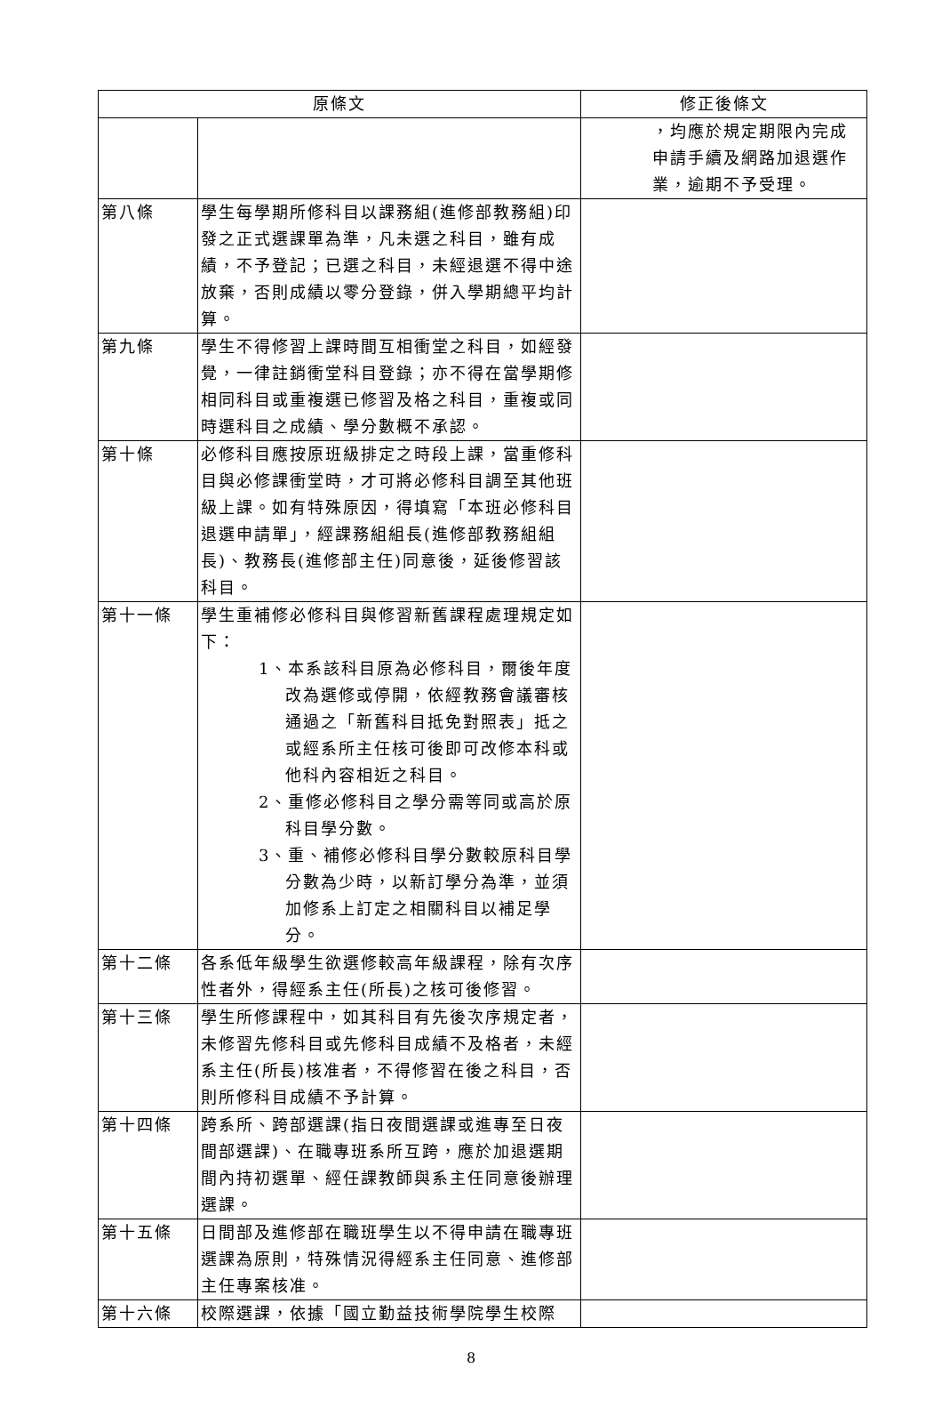| 原條文 | | 修正後條文 |
| --- | --- | --- |
| | | ，均應於規定期限內完成申請手續及網路加退選作業，逾期不予受理。 |
| 第八條 | 學生每學期所修科目以課務組(進修部教務組)印發之正式選課單為準，凡未選之科目，雖有成績，不予登記；已選之科目，未經退選不得中途放棄，否則成績以零分登錄，併入學期總平均計算。 | |
| 第九條 | 學生不得修習上課時間互相衝堂之科目，如經發覺，一律註銷衝堂科目登錄；亦不得在當學期修相同科目或重複選已修習及格之科目，重複或同時選科目之成績、學分數概不承認。 | |
| 第十條 | 必修科目應按原班級排定之時段上課，當重修科目與必修課衝堂時，才可將必修科目調至其他班級上課。如有特殊原因，得填寫「本班必修科目退選申請單」，經課務組組長(進修部教務組組長)、教務長(進修部主任)同意後，延後修習該科目。 | |
| 第十一條 | 學生重補修必修科目與修習新舊課程處理規定如下： 1、本系該科目原為必修科目，爾後年度改為選修或停開，依經教務會議審核通過之「新舊科目抵免對照表」抵之或經系所主任核可後即可改修本科或他科內容相近之科目。 2、重修必修科目之學分需等同或高於原科目學分數。 3、重、補修必修科目學分數較原科目學分數為少時，以新訂學分為準，並須加修系上訂定之相關科目以補足學分。 | |
| 第十二條 | 各系低年級學生欲選修較高年級課程，除有次序性者外，得經系主任(所長)之核可後修習。 | |
| 第十三條 | 學生所修課程中，如其科目有先後次序規定者，未修習先修科目或先修科目成績不及格者，未經系主任(所長)核准者，不得修習在後之科目，否則所修科目成績不予計算。 | |
| 第十四條 | 跨系所、跨部選課(指日夜間選課或進專至日夜間部選課)、在職專班系所互跨，應於加退選期間內持初選單、經任課教師與系主任同意後辦理選課。 | |
| 第十五條 | 日間部及進修部在職班學生以不得申請在職專班選課為原則，特殊情況得經系主任同意、進修部主任專案核准。 | |
| 第十六條 | 校際選課，依據「國立勤益技術學院學生校際 | |
8